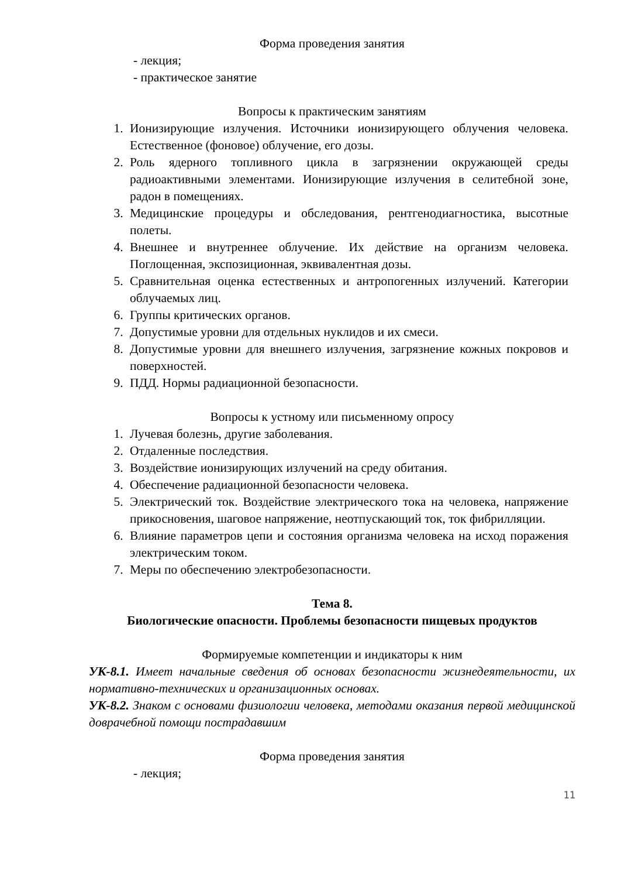Форма проведения занятия
- лекция;
- практическое занятие
Вопросы к практическим занятиям
1. Ионизирующие излучения. Источники ионизирующего облучения человека. Естественное (фоновое) облучение, его дозы.
2. Роль ядерного топливного цикла в загрязнении окружающей среды радиоактивными элементами. Ионизирующие излучения в селитебной зоне, радон в помещениях.
3. Медицинские процедуры и обследования, рентгенодиагностика, высотные полеты.
4. Внешнее и внутреннее облучение. Их действие на организм человека. Поглощенная, экспозиционная, эквивалентная дозы.
5. Сравнительная оценка естественных и антропогенных излучений. Категории облучаемых лиц.
6. Группы критических органов.
7. Допустимые уровни для отдельных нуклидов и их смеси.
8. Допустимые уровни для внешнего излучения, загрязнение кожных покровов и поверхностей.
9. ПДД. Нормы радиационной безопасности.
Вопросы к устному или письменному опросу
1. Лучевая болезнь, другие заболевания.
2. Отдаленные последствия.
3. Воздействие ионизирующих излучений на среду обитания.
4. Обеспечение радиационной безопасности человека.
5. Электрический ток. Воздействие электрического тока на человека, напряжение прикосновения, шаговое напряжение, неотпускающий ток, ток фибрилляции.
6. Влияние параметров цепи и состояния организма человека на исход поражения электрическим током.
7. Меры по обеспечению электробезопасности.
Тема 8.
Биологические опасности. Проблемы безопасности пищевых продуктов
Формируемые компетенции и индикаторы к ним
УК-8.1. Имеет начальные сведения об основах безопасности жизнедеятельности, их нормативно-технических и организационных основах.
УК-8.2. Знаком с основами физиологии человека, методами оказания первой медицинской доврачебной помощи пострадавшим
Форма проведения занятия
- лекция;
11